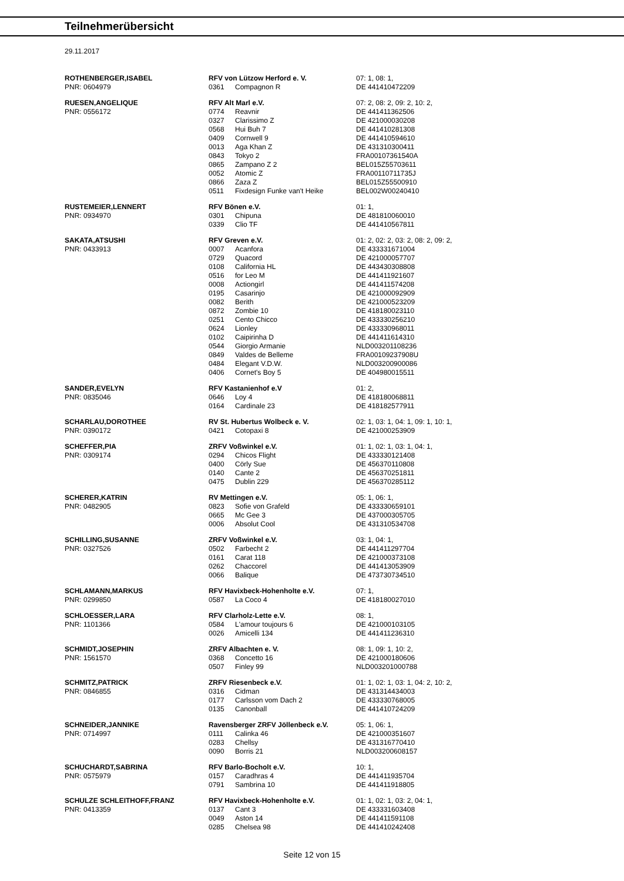Teilnehmerübersicht
29.11.2017
| ROTHENBERGER,ISABEL | RFV von Lützow Herford e. V. | | 07: 1, 08: 1, |
| PNR: 0604979 | 0361 | Compagnon R | DE 441410472209 |
| RUESEN,ANGELIQUE | RFV Alt Marl e.V. | | 07: 2, 08: 2, 09: 2, 10: 2, |
| PNR: 0556172 | 0774 | Reavnir | DE 441411362506 |
| | 0327 | Clarissimo Z | DE 421000030208 |
| | 0568 | Hui Buh 7 | DE 441410281308 |
| | 0409 | Cornwell 9 | DE 441410594610 |
| | 0013 | Aga Khan Z | DE 431310300411 |
| | 0843 | Tokyo 2 | FRA00107361540A |
| | 0865 | Zampano Z 2 | BEL015Z55703611 |
| | 0052 | Atomic Z | FRA00110711735J |
| | 0866 | Zaza Z | BEL015Z55500910 |
| | 0511 | Fixdesign Funke van't Heike | BEL002W00240410 |
| RUSTEMEIER,LENNERT | RFV Bönen e.V. | | 01: 1, |
| PNR: 0934970 | 0301 | Chipuna | DE 481810060010 |
| | 0339 | Clio TF | DE 441410567811 |
| SAKATA,ATSUSHI | RFV Greven e.V. | | 01: 2, 02: 2, 03: 2, 08: 2, 09: 2, |
| PNR: 0433913 | 0007 | Acanfora | DE 433331671004 |
| | 0729 | Quacord | DE 421000057707 |
| | 0108 | California HL | DE 443430308808 |
| | 0516 | for Leo M | DE 441411921607 |
| | 0008 | Actiongirl | DE 441411574208 |
| | 0195 | Casarinjo | DE 421000092909 |
| | 0082 | Berith | DE 421000523209 |
| | 0872 | Zombie 10 | DE 418180023110 |
| | 0251 | Cento Chicco | DE 433330256210 |
| | 0624 | Lionley | DE 433330968011 |
| | 0102 | Caipirinha D | DE 441411614310 |
| | 0544 | Giorgio Armanie | NLD003201108236 |
| | 0849 | Valdes de Belleme | FRA00109237908U |
| | 0484 | Elegant V.D.W. | NLD003200900086 |
| | 0406 | Cornet's Boy 5 | DE 404980015511 |
| SANDER,EVELYN | RFV Kastanienhof e.V | | 01: 2, |
| PNR: 0835046 | 0646 | Loy 4 | DE 418180068811 |
| | 0164 | Cardinale 23 | DE 418182577911 |
| SCHARLAU,DOROTHEE | RV St. Hubertus Wolbeck e. V. | | 02: 1, 03: 1, 04: 1, 09: 1, 10: 1, |
| PNR: 0390172 | 0421 | Cotopaxi 8 | DE 421000253909 |
| SCHEFFER,PIA | ZRFV Voßwinkel e.V. | | 01: 1, 02: 1, 03: 1, 04: 1, |
| PNR: 0309174 | 0294 | Chicos Flight | DE 433330121408 |
| | 0400 | Cörly Sue | DE 456370110808 |
| | 0140 | Cante 2 | DE 456370251811 |
| | 0475 | Dublin 229 | DE 456370285112 |
| SCHERER,KATRIN | RV Mettingen e.V. | | 05: 1, 06: 1, |
| PNR: 0482905 | 0823 | Sofie von Grafeld | DE 433330659101 |
| | 0665 | Mc Gee 3 | DE 437000305705 |
| | 0006 | Absolut Cool | DE 431310534708 |
| SCHILLING,SUSANNE | ZRFV Voßwinkel e.V. | | 03: 1, 04: 1, |
| PNR: 0327526 | 0502 | Farbecht 2 | DE 441411297704 |
| | 0161 | Carat 118 | DE 421000373108 |
| | 0262 | Chaccorel | DE 441413053909 |
| | 0066 | Balique | DE 473730734510 |
| SCHLAMANN,MARKUS | RFV Havixbeck-Hohenholte e.V. | | 07: 1, |
| PNR: 0299850 | 0587 | La Coco 4 | DE 418180027010 |
| SCHLOESSER,LARA | RFV Clarholz-Lette e.V. | | 08: 1, |
| PNR: 1101366 | 0584 | L'amour toujours 6 | DE 421000103105 |
| | 0026 | Amicelli 134 | DE 441411236310 |
| SCHMIDT,JOSEPHIN | ZRFV Albachten e. V. | | 08: 1, 09: 1, 10: 2, |
| PNR: 1561570 | 0368 | Concetto 16 | DE 421000180606 |
| | 0507 | Finley 99 | NLD003201000788 |
| SCHMITZ,PATRICK | ZRFV Riesenbeck e.V. | | 01: 1, 02: 1, 03: 1, 04: 2, 10: 2, |
| PNR: 0846855 | 0316 | Cidman | DE 431314434003 |
| | 0177 | Carlsson vom Dach 2 | DE 433330768005 |
| | 0135 | Canonball | DE 441410724209 |
| SCHNEIDER,JANNIKE | Ravensberger ZRFV Jöllenbeck e.V. | | 05: 1, 06: 1, |
| PNR: 0714997 | 0111 | Calinka 46 | DE 421000351607 |
| | 0283 | Chellsy | DE 431316770410 |
| | 0090 | Borris 21 | NLD003200608157 |
| SCHUCHARDT,SABRINA | RFV Barlo-Bocholt e.V. | | 10: 1, |
| PNR: 0575979 | 0157 | Caradhras 4 | DE 441411935704 |
| | 0791 | Sambrina 10 | DE 441411918805 |
| SCHULZE SCHLEITHOFF,FRANZ | RFV Havixbeck-Hohenholte e.V. | | 01: 1, 02: 1, 03: 2, 04: 1, |
| PNR: 0413359 | 0137 | Cant 3 | DE 433331603408 |
| | 0049 | Aston 14 | DE 441411591108 |
| | 0285 | Chelsea 98 | DE 441410242408 |
Seite 12 von 15